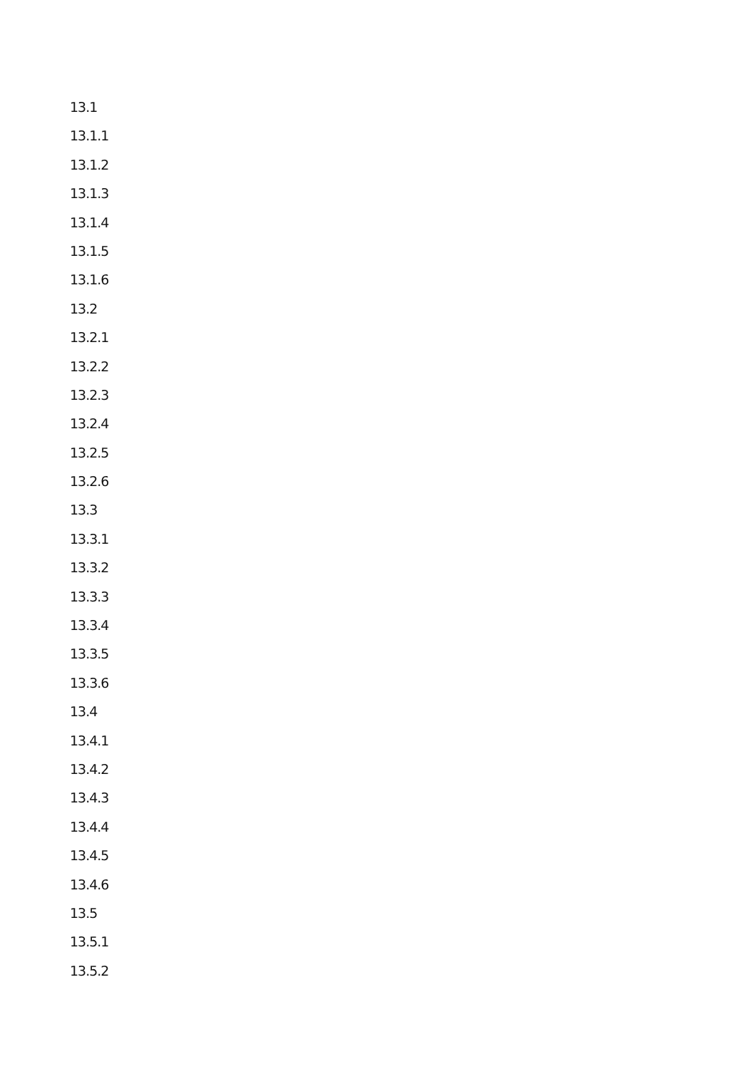13.1
13.1.1
13.1.2
13.1.3
13.1.4
13.1.5
13.1.6
13.2
13.2.1
13.2.2
13.2.3
13.2.4
13.2.5
13.2.6
13.3
13.3.1
13.3.2
13.3.3
13.3.4
13.3.5
13.3.6
13.4
13.4.1
13.4.2
13.4.3
13.4.4
13.4.5
13.4.6
13.5
13.5.1
13.5.2